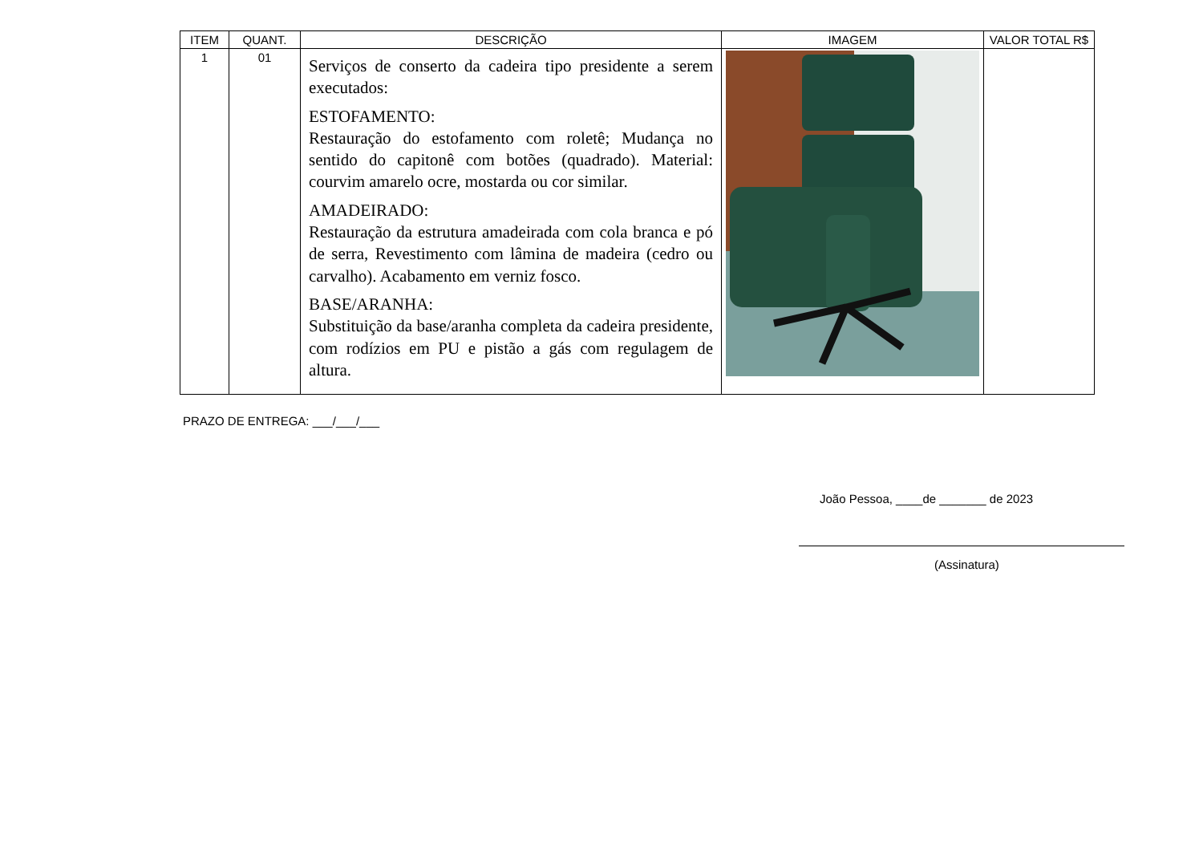| ITEM | QUANT. | DESCRIÇÃO | IMAGEM | VALOR TOTAL R$ |
| --- | --- | --- | --- | --- |
| 1 | 01 | Serviços de conserto da cadeira tipo presidente a serem executados: ESTOFAMENTO: Restauração do estofamento com roletê; Mudança no sentido do capitonê com botões (quadrado). Material: courvim amarelo ocre, mostarda ou cor similar. AMADEIRADO: Restauração da estrutura amadeirada com cola branca e pó de serra, Revestimento com lâmina de madeira (cedro ou carvalho). Acabamento em verniz fosco. BASE/ARANHA: Substituição da base/aranha completa da cadeira presidente, com rodízios em PU e pistão a gás com regulagem de altura. | | |
PRAZO DE ENTREGA: ___/___/___
João Pessoa, ____de _______ de 2023
(Assinatura)